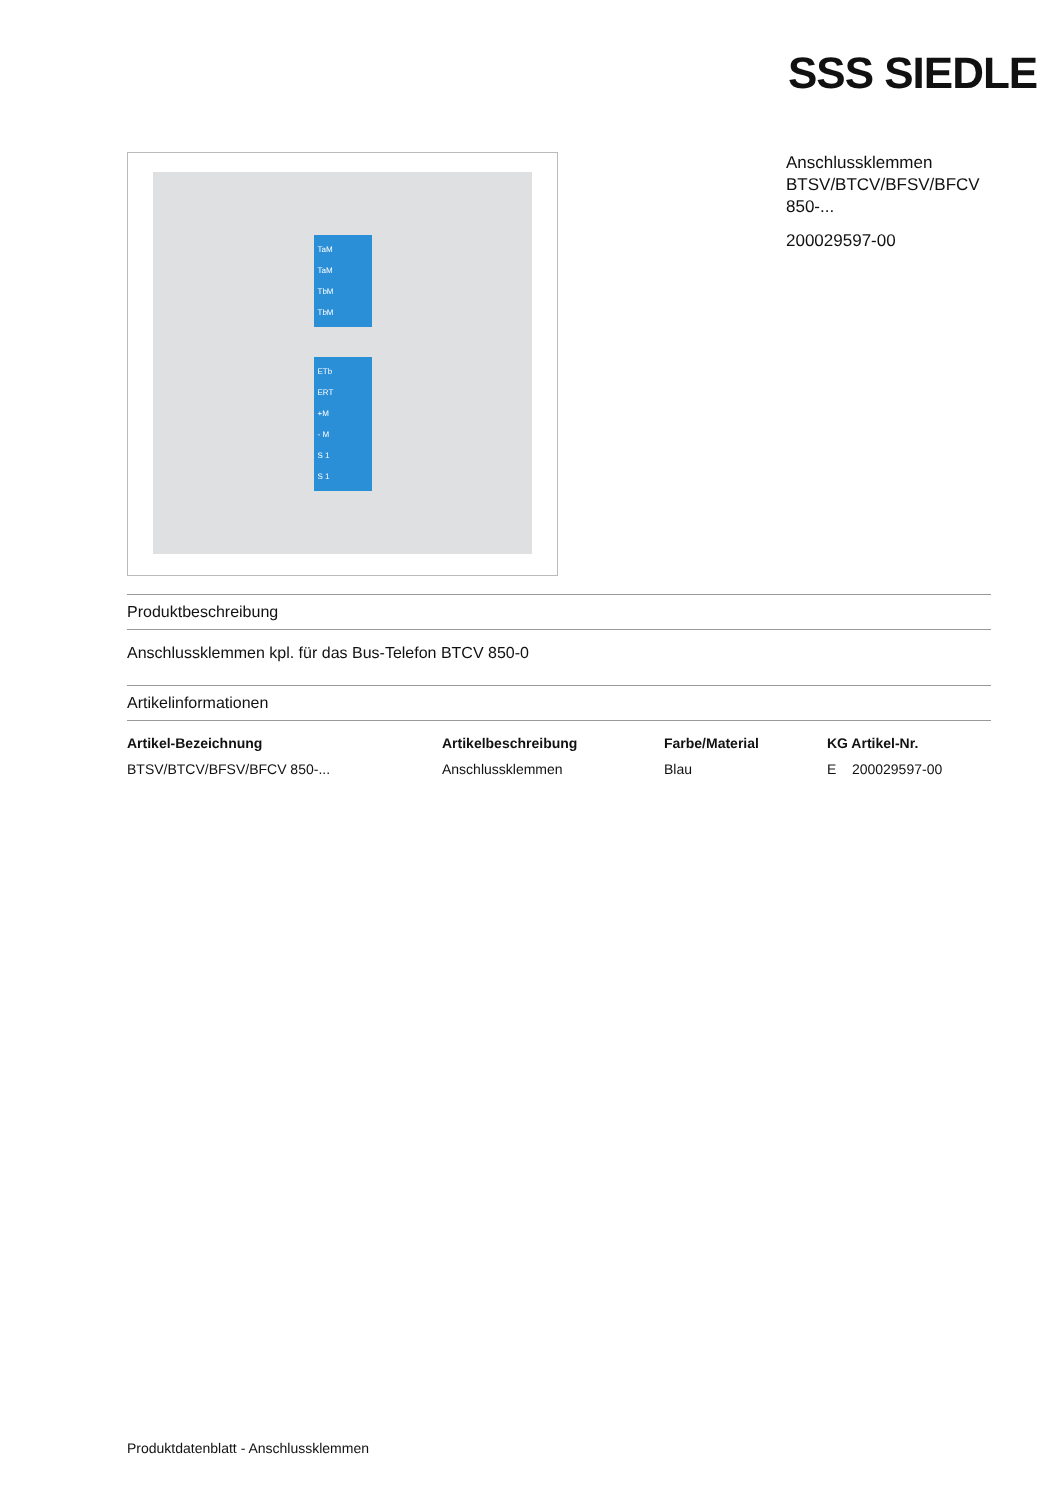SSS SIEDLE
TaM
TaM
TbM
TbM
ETb
ERT
+M
- M
S 1
S 1
Anschlussklemmen
BTSV/BTCV/BFSV/BFCV 850-...
200029597-00
Produktbeschreibung
Anschlussklemmen kpl. für das Bus-Telefon BTCV 850-0
Artikelinformationen
| Artikel-Bezeichnung | Artikelbeschreibung | Farbe/Material | KG Artikel-Nr. |
| --- | --- | --- | --- |
| BTSV/BTCV/BFSV/BFCV 850-... | Anschlussklemmen | Blau | E 200029597-00 |
Produktdatenblatt - Anschlussklemmen